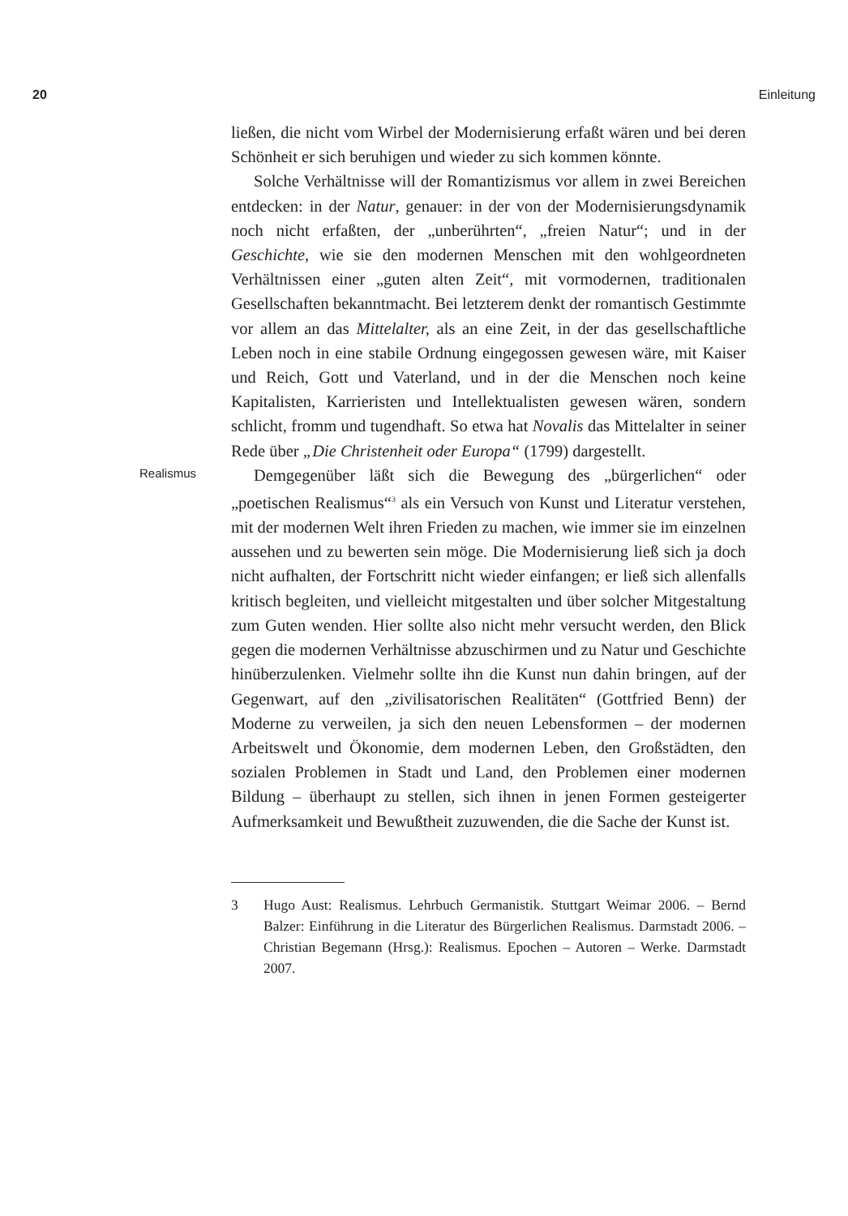20 Einleitung
ließen, die nicht vom Wirbel der Modernisierung erfaßt wären und bei deren Schönheit er sich beruhigen und wieder zu sich kommen könnte.
Solche Verhältnisse will der Romantizismus vor allem in zwei Bereichen entdecken: in der Natur, genauer: in der von der Modernisierungsdynamik noch nicht erfaßten, der „unberührten“, „freien Natur“; und in der Geschichte, wie sie den modernen Menschen mit den wohlgeordneten Verhältnissen einer „guten alten Zeit“, mit vormodernen, traditionalen Gesellschaften bekanntmacht. Bei letzterem denkt der romantisch Gestimmte vor allem an das Mittelalter, als an eine Zeit, in der das gesellschaftliche Leben noch in eine stabile Ordnung eingegossen gewesen wäre, mit Kaiser und Reich, Gott und Vaterland, und in der die Menschen noch keine Kapitalisten, Karrieristen und Intellektualisten gewesen wären, sondern schlicht, fromm und tugendhaft. So etwa hat Novalis das Mittelalter in seiner Rede über „Die Christenheit oder Europa“ (1799) dargestellt.
Realismus
Demgegenüber läßt sich die Bewegung des „bürgerlichen“ oder „poetischen Realismus“<sup>3</sup> als ein Versuch von Kunst und Literatur verstehen, mit der modernen Welt ihren Frieden zu machen, wie immer sie im einzelnen aussehen und zu bewerten sein möge. Die Modernisierung ließ sich ja doch nicht aufhalten, der Fortschritt nicht wieder einfangen; er ließ sich allenfalls kritisch begleiten, und vielleicht mitgestalten und über solcher Mitgestaltung zum Guten wenden. Hier sollte also nicht mehr versucht werden, den Blick gegen die modernen Verhältnisse abzuschirmen und zu Natur und Geschichte hinüberzulenken. Vielmehr sollte ihn die Kunst nun dahin bringen, auf der Gegenwart, auf den „zivilisatorischen Realitäten“ (Gottfried Benn) der Moderne zu verweilen, ja sich den neuen Lebensformen – der modernen Arbeitswelt und Ökonomie, dem modernen Leben, den Großstädten, den sozialen Problemen in Stadt und Land, den Problemen einer modernen Bildung – überhaupt zu stellen, sich ihnen in jenen Formen gesteigerter Aufmerksamkeit und Bewußtheit zuzuwenden, die die Sache der Kunst ist.
3 Hugo Aust: Realismus. Lehrbuch Germanistik. Stuttgart Weimar 2006. – Bernd Balzer: Einführung in die Literatur des Bürgerlichen Realismus. Darmstadt 2006. – Christian Begemann (Hrsg.): Realismus. Epochen – Autoren – Werke. Darmstadt 2007.